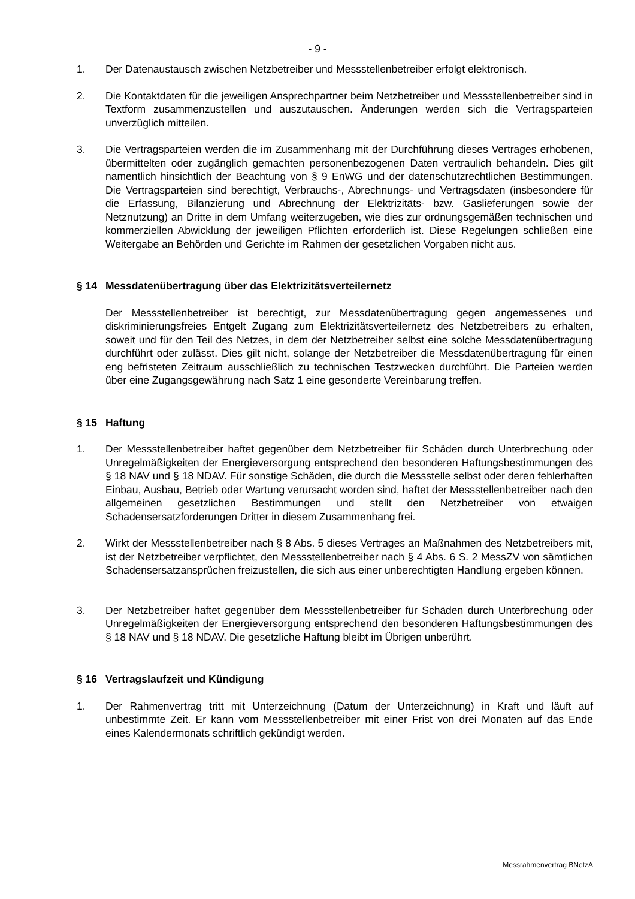- 9 -
1. Der Datenaustausch zwischen Netzbetreiber und Messstellenbetreiber erfolgt elektronisch.
2. Die Kontaktdaten für die jeweiligen Ansprechpartner beim Netzbetreiber und Messstellenbetreiber sind in Textform zusammenzustellen und auszutauschen. Änderungen werden sich die Vertragsparteien unverzüglich mitteilen.
3. Die Vertragsparteien werden die im Zusammenhang mit der Durchführung dieses Vertrages erhobenen, übermittelten oder zugänglich gemachten personenbezogenen Daten vertraulich behandeln. Dies gilt namentlich hinsichtlich der Beachtung von § 9 EnWG und der datenschutzrechtlichen Bestimmungen. Die Vertragsparteien sind berechtigt, Verbrauchs-, Abrechnungs- und Vertragsdaten (insbesondere für die Erfassung, Bilanzierung und Abrechnung der Elektrizitäts- bzw. Gaslieferungen sowie der Netznutzung) an Dritte in dem Umfang weiterzugeben, wie dies zur ordnungsgemäßen technischen und kommerziellen Abwicklung der jeweiligen Pflichten erforderlich ist. Diese Regelungen schließen eine Weitergabe an Behörden und Gerichte im Rahmen der gesetzlichen Vorgaben nicht aus.
§ 14 Messdatenübertragung über das Elektrizitätsverteilernetz
Der Messstellenbetreiber ist berechtigt, zur Messdatenübertragung gegen angemessenes und diskriminierungsfreies Entgelt Zugang zum Elektrizitätsverteilernetz des Netzbetreibers zu erhalten, soweit und für den Teil des Netzes, in dem der Netzbetreiber selbst eine solche Messdatenübertragung durchführt oder zulässt. Dies gilt nicht, solange der Netzbetreiber die Messdatenübertragung für einen eng befristeten Zeitraum ausschließlich zu technischen Testzwecken durchführt. Die Parteien werden über eine Zugangsgewährung nach Satz 1 eine gesonderte Vereinbarung treffen.
§ 15 Haftung
1. Der Messstellenbetreiber haftet gegenüber dem Netzbetreiber für Schäden durch Unterbrechung oder Unregelmäßigkeiten der Energieversorgung entsprechend den besonderen Haftungsbestimmungen des § 18 NAV und § 18 NDAV. Für sonstige Schäden, die durch die Messstelle selbst oder deren fehlerhaften Einbau, Ausbau, Betrieb oder Wartung verursacht worden sind, haftet der Messstellenbetreiber nach den allgemeinen gesetzlichen Bestimmungen und stellt den Netzbetreiber von etwaigen Schadensersatzforderungen Dritter in diesem Zusammenhang frei.
2. Wirkt der Messstellenbetreiber nach § 8 Abs. 5 dieses Vertrages an Maßnahmen des Netzbetreibers mit, ist der Netzbetreiber verpflichtet, den Messstellenbetreiber nach § 4 Abs. 6 S. 2 MessZV von sämtlichen Schadensersatzansprüchen freizustellen, die sich aus einer unberechtigten Handlung ergeben können.
3. Der Netzbetreiber haftet gegenüber dem Messstellenbetreiber für Schäden durch Unterbrechung oder Unregelmäßigkeiten der Energieversorgung entsprechend den besonderen Haftungsbestimmungen des § 18 NAV und § 18 NDAV. Die gesetzliche Haftung bleibt im Übrigen unberührt.
§ 16 Vertragslaufzeit und Kündigung
1. Der Rahmenvertrag tritt mit Unterzeichnung (Datum der Unterzeichnung) in Kraft und läuft auf unbestimmte Zeit. Er kann vom Messstellenbetreiber mit einer Frist von drei Monaten auf das Ende eines Kalendermonats schriftlich gekündigt werden.
Messrahmenvertrag BNetzA